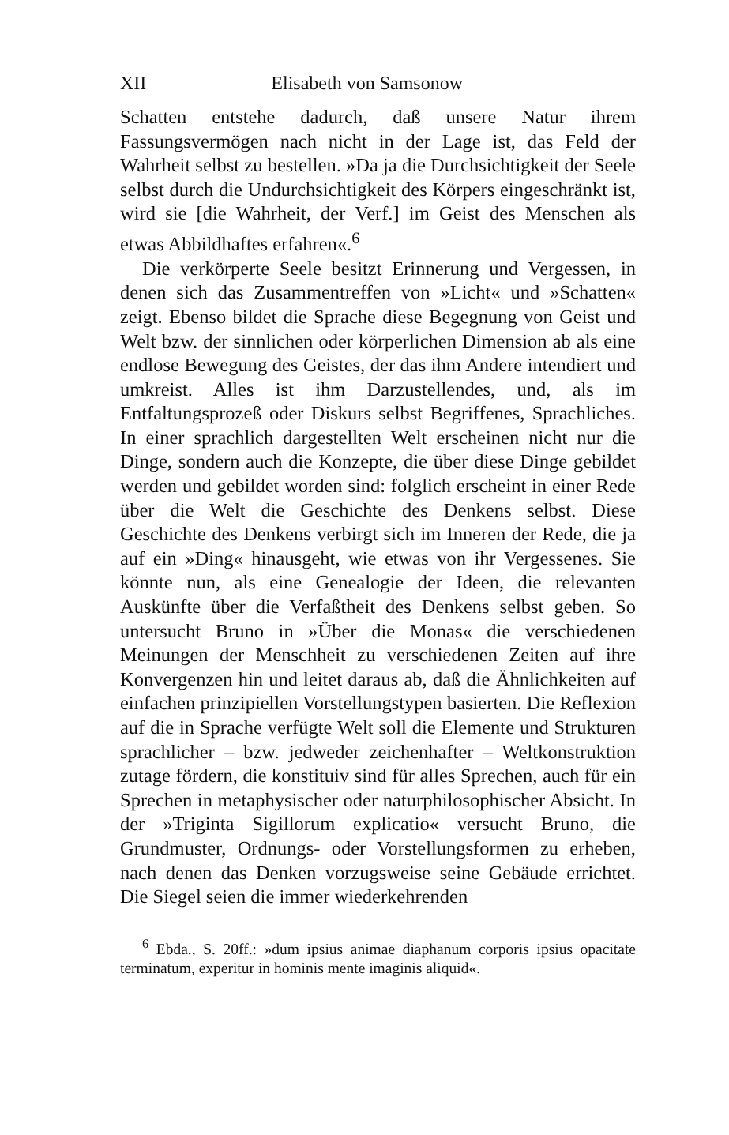XII Elisabeth von Samsonow
Schatten entstehe dadurch, daß unsere Natur ihrem Fassungsvermögen nach nicht in der Lage ist, das Feld der Wahrheit selbst zu bestellen. »Da ja die Durchsichtigkeit der Seele selbst durch die Undurchsichtigkeit des Körpers eingeschränkt ist, wird sie [die Wahrheit, der Verf.] im Geist des Menschen als etwas Abbildhaftes erfahren«.<sup>6</sup>
Die verkörperte Seele besitzt Erinnerung und Vergessen, in denen sich das Zusammentreffen von »Licht« und »Schatten« zeigt. Ebenso bildet die Sprache diese Begegnung von Geist und Welt bzw. der sinnlichen oder körperlichen Dimension ab als eine endlose Bewegung des Geistes, der das ihm Andere intendiert und umkreist. Alles ist ihm Darzustellendes, und, als im Entfaltungsprozeß oder Diskurs selbst Begriffenes, Sprachliches. In einer sprachlich dargestellten Welt erscheinen nicht nur die Dinge, sondern auch die Konzepte, die über diese Dinge gebildet werden und gebildet worden sind: folglich erscheint in einer Rede über die Welt die Geschichte des Denkens selbst. Diese Geschichte des Denkens verbirgt sich im Inneren der Rede, die ja auf ein »Ding« hinausgeht, wie etwas von ihr Vergessenes. Sie könnte nun, als eine Genealogie der Ideen, die relevanten Auskünfte über die Verfaßtheit des Denkens selbst geben. So untersucht Bruno in »Über die Monas« die verschiedenen Meinungen der Menschheit zu verschiedenen Zeiten auf ihre Konvergenzen hin und leitet daraus ab, daß die Ähnlichkeiten auf einfachen prinzipiellen Vorstellungstypen basierten. Die Reflexion auf die in Sprache verfügte Welt soll die Elemente und Strukturen sprachlicher – bzw. jedweder zeichenhafter – Weltkonstruktion zutage fördern, die konstituiv sind für alles Sprechen, auch für ein Sprechen in metaphysischer oder naturphilosophischer Absicht. In der »Triginta Sigillorum explicatio« versucht Bruno, die Grundmuster, Ordnungs- oder Vorstellungsformen zu erheben, nach denen das Denken vorzugsweise seine Gebäude errichtet. Die Siegel seien die immer wiederkehrenden
<sup>6</sup> Ebda., S. 20ff.: »dum ipsius animae diaphanum corporis ipsius opacitate terminatum, experitur in hominis mente imaginis aliquid«.